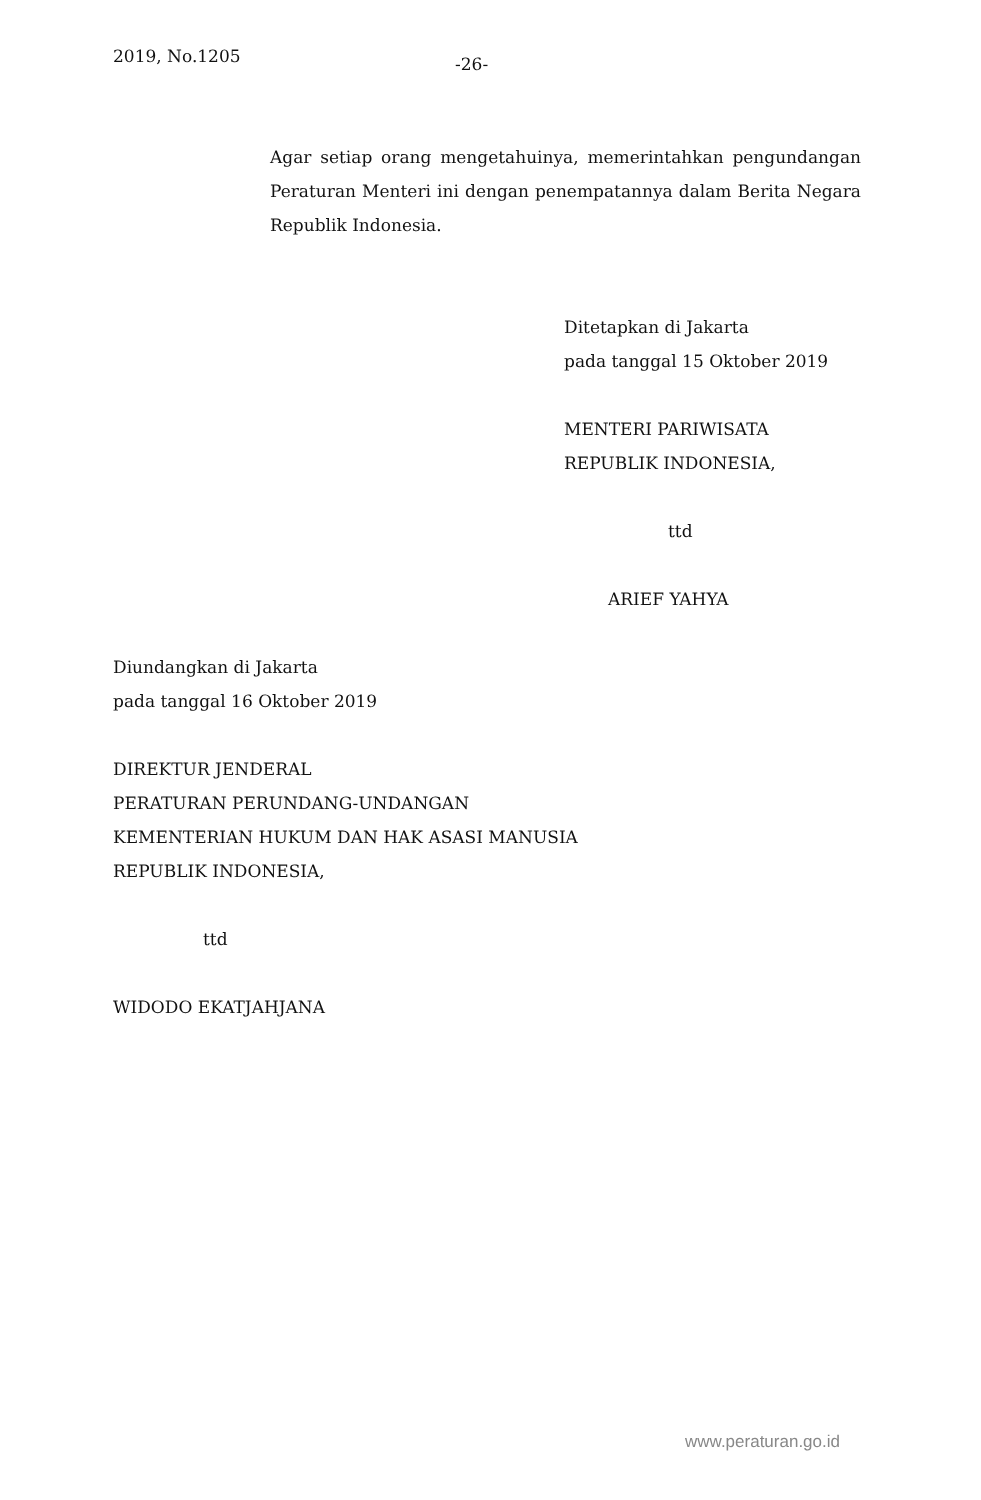2019, No.1205 -26-
Agar setiap orang mengetahuinya, memerintahkan pengundangan Peraturan Menteri ini dengan penempatannya dalam Berita Negara Republik Indonesia.
Ditetapkan di Jakarta
pada tanggal 15 Oktober 2019
MENTERI PARIWISATA
REPUBLIK INDONESIA,
ttd
ARIEF YAHYA
Diundangkan di Jakarta
pada tanggal 16 Oktober 2019
DIREKTUR JENDERAL
PERATURAN PERUNDANG-UNDANGAN
KEMENTERIAN HUKUM DAN HAK ASASI MANUSIA
REPUBLIK INDONESIA,
ttd
WIDODO EKATJAHJANA
www.peraturan.go.id